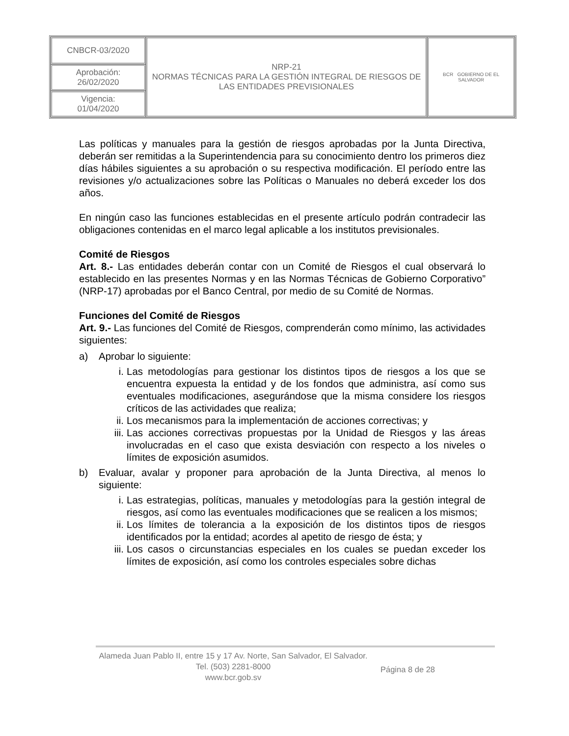| CNBCR-03/2020 | NRP-21 NORMAS TÉCNICAS PARA LA GESTIÓN INTEGRAL DE RIESGOS DE LAS ENTIDADES PREVISIONALES | BCR GOBIERNO DE EL SALVADOR |
| Aprobación: 26/02/2020 | | |
| Vigencia: 01/04/2020 | | |
Las políticas y manuales para la gestión de riesgos aprobadas por la Junta Directiva, deberán ser remitidas a la Superintendencia para su conocimiento dentro los primeros diez días hábiles siguientes a su aprobación o su respectiva modificación. El período entre las revisiones y/o actualizaciones sobre las Políticas o Manuales no deberá exceder los dos años.
En ningún caso las funciones establecidas en el presente artículo podrán contradecir las obligaciones contenidas en el marco legal aplicable a los institutos previsionales.
Comité de Riesgos
Art. 8.- Las entidades deberán contar con un Comité de Riesgos el cual observará lo establecido en las presentes Normas y en las Normas Técnicas de Gobierno Corporativo” (NRP-17) aprobadas por el Banco Central, por medio de su Comité de Normas.
Funciones del Comité de Riesgos
Art. 9.- Las funciones del Comité de Riesgos, comprenderán como mínimo, las actividades siguientes:
a) Aprobar lo siguiente:
i. Las metodologías para gestionar los distintos tipos de riesgos a los que se encuentra expuesta la entidad y de los fondos que administra, así como sus eventuales modificaciones, asegurándose que la misma considere los riesgos críticos de las actividades que realiza;
ii. Los mecanismos para la implementación de acciones correctivas; y
iii. Las acciones correctivas propuestas por la Unidad de Riesgos y las áreas involucradas en el caso que exista desviación con respecto a los niveles o límites de exposición asumidos.
b) Evaluar, avalar y proponer para aprobación de la Junta Directiva, al menos lo siguiente:
i. Las estrategias, políticas, manuales y metodologías para la gestión integral de riesgos, así como las eventuales modificaciones que se realicen a los mismos;
ii. Los límites de tolerancia a la exposición de los distintos tipos de riesgos identificados por la entidad; acordes al apetito de riesgo de ésta; y
iii. Los casos o circunstancias especiales en los cuales se puedan exceder los límites de exposición, así como los controles especiales sobre dichas
Alameda Juan Pablo II, entre 15 y 17 Av. Norte, San Salvador, El Salvador.
Tel. (503) 2281-8000
www.bcr.gob.sv
Página 8 de 28